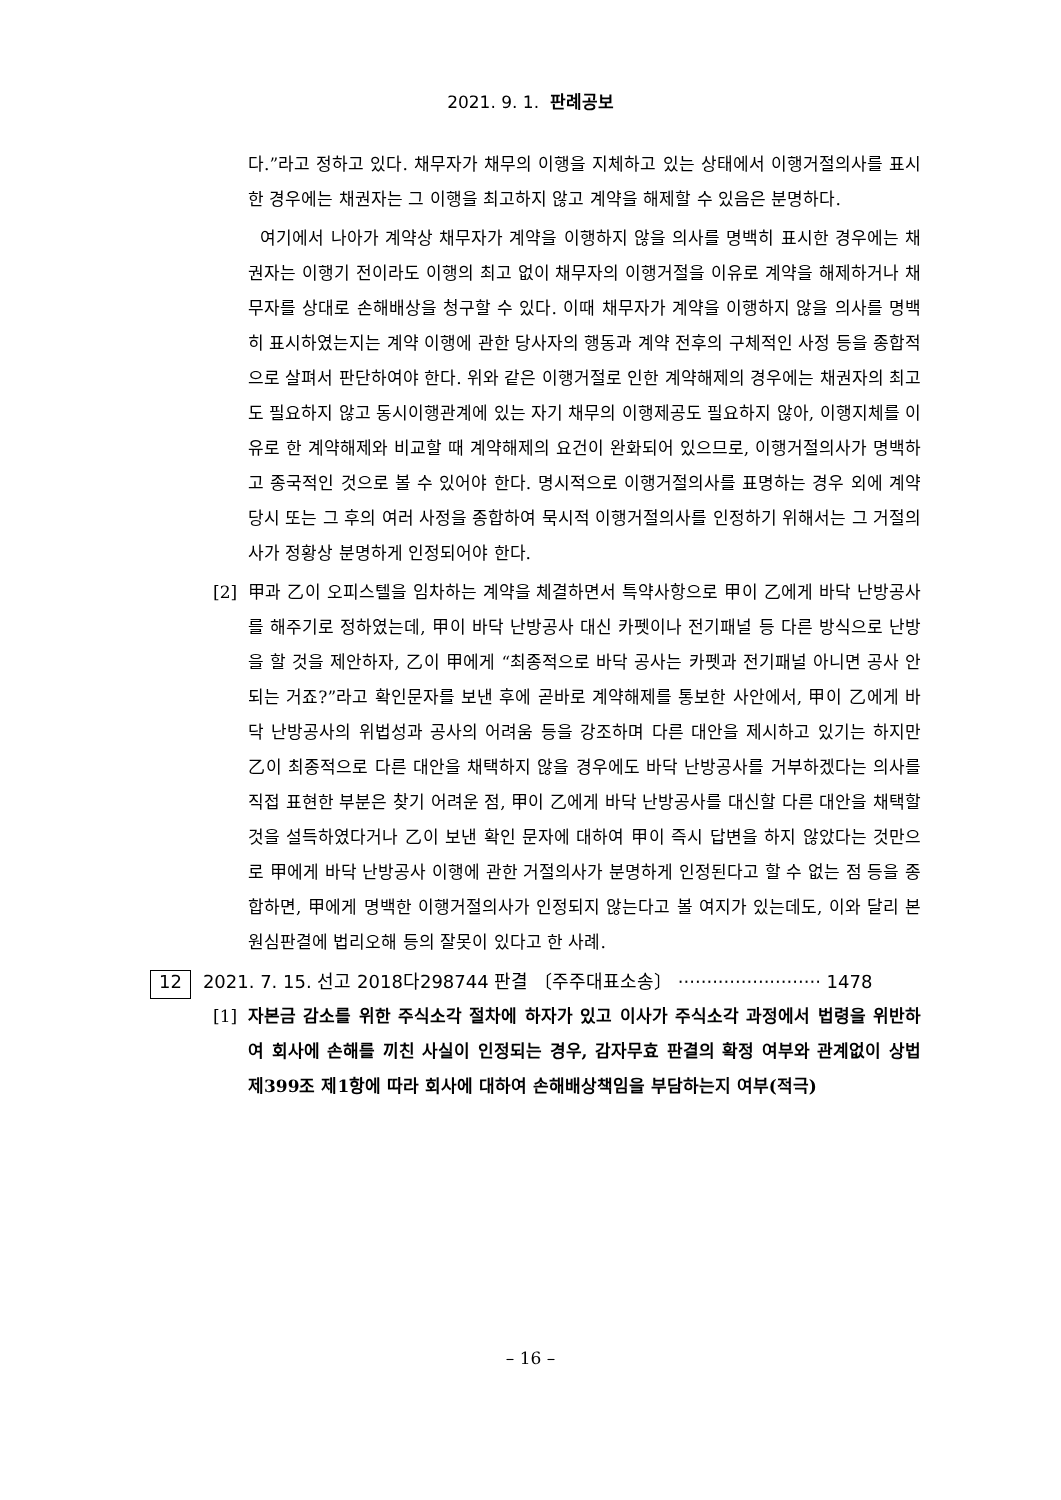2021. 9. 1. 판례공보
다.”라고 정하고 있다. 채무자가 채무의 이행을 지체하고 있는 상태에서 이행거절의사를 표시한 경우에는 채권자는 그 이행을 최고하지 않고 계약을 해제할 수 있음은 분명하다.
여기에서 나아가 계약상 채무자가 계약을 이행하지 않을 의사를 명백히 표시한 경우에는 채권자는 이행기 전이라도 이행의 최고 없이 채무자의 이행거절을 이유로 계약을 해제하거나 채무자를 상대로 손해배상을 청구할 수 있다. 이때 채무자가 계약을 이행하지 않을 의사를 명백히 표시하였는지는 계약 이행에 관한 당사자의 행동과 계약 전후의 구체적인 사정 등을 종합적으로 살펴서 판단하여야 한다. 위와 같은 이행거절로 인한 계약해제의 경우에는 채권자의 최고도 필요하지 않고 동시이행관계에 있는 자기 채무의 이행제공도 필요하지 않아, 이행지체를 이유로 한 계약해제와 비교할 때 계약해제의 요건이 완화되어 있으므로, 이행거절의사가 명백하고 종국적인 것으로 볼 수 있어야 한다. 명시적으로 이행거절의사를 표명하는 경우 외에 계약 당시 또는 그 후의 여러 사정을 종합하여 묵시적 이행거절의사를 인정하기 위해서는 그 거절의사가 정황상 분명하게 인정되어야 한다.
[2] 甲과 乙이 오피스텔을 임차하는 계약을 체결하면서 특약사항으로 甲이 乙에게 바닥 난방공사를 해주기로 정하였는데, 甲이 바닥 난방공사 대신 카펫이나 전기패널 등 다른 방식으로 난방을 할 것을 제안하자, 乙이 甲에게 “최종적으로 바닥 공사는 카펫과 전기패널 아니면 공사 안 되는 거죠?”라고 확인문자를 보낸 후에 곧바로 계약해제를 통보한 사안에서, 甲이 乙에게 바닥 난방공사의 위법성과 공사의 어려움 등을 강조하며 다른 대안을 제시하고 있기는 하지만 乙이 최종적으로 다른 대안을 채택하지 않을 경우에도 바닥 난방공사를 거부하겠다는 의사를 직접 표현한 부분은 찾기 어려운 점, 甲이 乙에게 바닥 난방공사를 대신할 다른 대안을 채택할 것을 설득하였다거나 乙이 보낸 확인 문자에 대하여 甲이 즉시 답변을 하지 않았다는 것만으로 甲에게 바닥 난방공사 이행에 관한 거절의사가 분명하게 인정된다고 할 수 없는 점 등을 종합하면, 甲에게 명백한 이행거절의사가 인정되지 않는다고 볼 여지가 있는데도, 이와 달리 본 원심판결에 법리오해 등의 잘못이 있다고 한 사례.
12 2021. 7. 15. 선고 2018다298744 판결 〔주주대표소송〕 ························· 1478
[1] 자본금 감소를 위한 주식소각 절차에 하자가 있고 이사가 주식소각 과정에서 법령을 위반하여 회사에 손해를 끼친 사실이 인정되는 경우, 감자무효 판결의 확정 여부와 관계없이 상법 제399조 제1항에 따라 회사에 대하여 손해배상책임을 부담하는지 여부(적극)
– 16 –